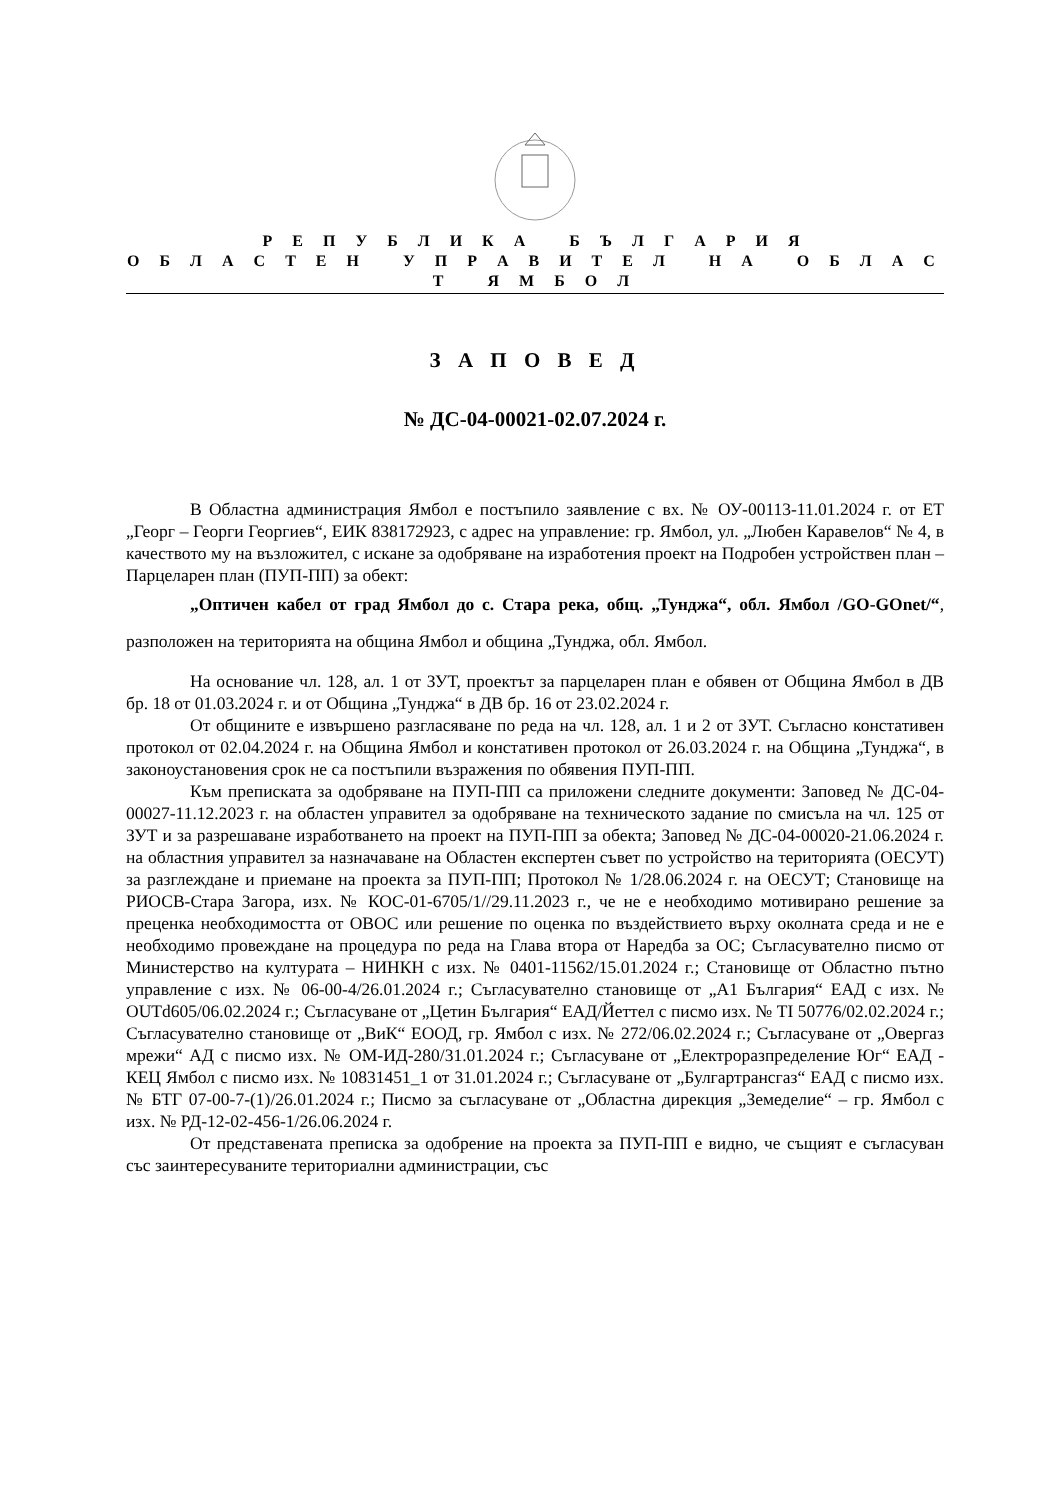Р Е П У Б Л И К А Б Ъ Л Г А Р И Я
О Б Л А С Т Е Н У П Р А В И Т Е Л Н А О Б Л А С Т Я М Б О Л
З А П О В Е Д
№ ДС-04-00021-02.07.2024 г.
В Областна администрация Ямбол е постъпило заявление с вх. № ОУ-00113-11.01.2024 г. от ЕТ „Георг – Георги Георгиев“, ЕИК 838172923, с адрес на управление: гр. Ямбол, ул. „Любен Каравелов“ № 4, в качеството му на възложител, с искане за одобряване на изработения проект на Подробен устройствен план – Парцеларен план (ПУП-ПП) за обект:
„Оптичен кабел от град Ямбол до с. Стара река, общ. „Тунджа“, обл. Ямбол /GO-GOnet/“, разположен на територията на община Ямбол и община „Тунджа, обл. Ямбол.
На основание чл. 128, ал. 1 от ЗУТ, проектът за парцеларен план е обявен от Община Ямбол в ДВ бр. 18 от 01.03.2024 г. и от Община „Тунджа“ в ДВ бр. 16 от 23.02.2024 г.
От общините е извършено разгласяване по реда на чл. 128, ал. 1 и 2 от ЗУТ. Съгласно констативен протокол от 02.04.2024 г. на Община Ямбол и констативен протокол от 26.03.2024 г. на Община „Тунджа“, в законоустановения срок не са постъпили възражения по обявения ПУП-ПП.
Към преписката за одобряване на ПУП-ПП са приложени следните документи: Заповед № ДС-04-00027-11.12.2023 г. на областен управител за одобряване на техническото задание по смисъла на чл. 125 от ЗУТ и за разрешаване изработването на проект на ПУП-ПП за обекта; Заповед № ДС-04-00020-21.06.2024 г. на областния управител за назначаване на Областен експертен съвет по устройство на територията (ОЕСУТ) за разглеждане и приемане на проекта за ПУП-ПП; Протокол № 1/28.06.2024 г. на ОЕСУТ; Становище на РИОСВ-Стара Загора, изх. № КОС-01-6705/1//29.11.2023 г., че не е необходимо мотивирано решение за преценка необходимостта от ОВОС или решение по оценка по въздействието върху околната среда и не е необходимо провеждане на процедура по реда на Глава втора от Наредба за ОС; Съгласувателно писмо от Министерство на културата – НИНКН с изх. № 0401-11562/15.01.2024 г.; Становище от Областно пътно управление с изх. № 06-00-4/26.01.2024 г.; Съгласувателно становище от „А1 България“ ЕАД с изх. № OUTd605/06.02.2024 г.; Съгласуване от „Цетин България“ ЕАД/Йеттел с писмо изх. № TI 50776/02.02.2024 г.; Съгласувателно становище от „ВиК“ ЕООД, гр. Ямбол с изх. № 272/06.02.2024 г.; Съгласуване от „Овергаз мрежи“ АД с писмо изх. № ОМ-ИД-280/31.01.2024 г.; Съгласуване от „Електроразпределение Юг“ ЕАД - КЕЦ Ямбол с писмо изх. № 10831451_1 от 31.01.2024 г.; Съгласуване от „Булгартрансгаз“ ЕАД с писмо изх. № БТГ 07-00-7-(1)/26.01.2024 г.; Писмо за съгласуване от „Областна дирекция „Земеделие“ – гр. Ямбол с изх. № РД-12-02-456-1/26.06.2024 г.
От представената преписка за одобрение на проекта за ПУП-ПП е видно, че същият е съгласуван със заинтересуваните териториални администрации, със